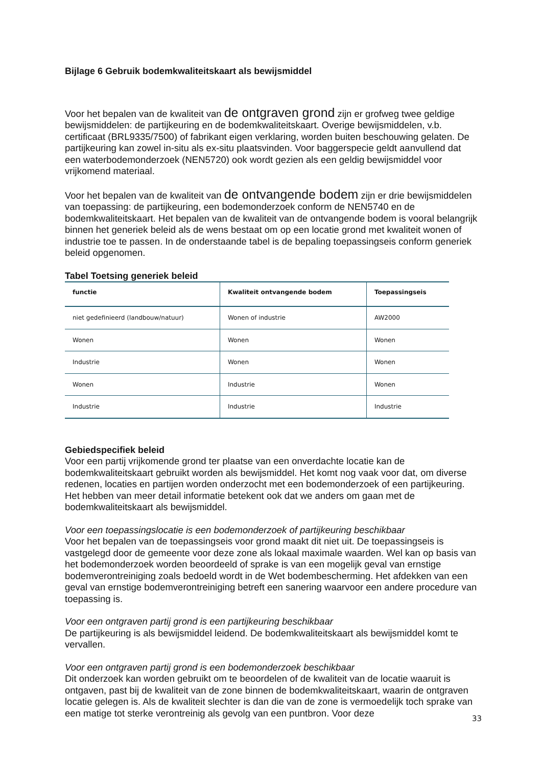Bijlage 6 Gebruik bodemkwaliteitskaart als bewijsmiddel
Voor het bepalen van de kwaliteit van de ontgraven grond zijn er grofweg twee geldige bewijsmiddelen: de partijkeuring en de bodemkwaliteitskaart. Overige bewijsmiddelen, v.b. certificaat (BRL9335/7500) of fabrikant eigen verklaring, worden buiten beschouwing gelaten. De partijkeuring kan zowel in-situ als ex-situ plaatsvinden. Voor baggerspecie geldt aanvullend dat een waterbodemonderzoek (NEN5720) ook wordt gezien als een geldig bewijsmiddel voor vrijkomend materiaal.
Voor het bepalen van de kwaliteit van de ontvangende bodem zijn er drie bewijsmiddelen van toepassing: de partijkeuring, een bodemonderzoek conform de NEN5740 en de bodemkwaliteitskaart. Het bepalen van de kwaliteit van de ontvangende bodem is vooral belangrijk binnen het generiek beleid als de wens bestaat om op een locatie grond met kwaliteit wonen of industrie toe te passen. In de onderstaande tabel is de bepaling toepassingseis conform generiek beleid opgenomen.
Tabel Toetsing generiek beleid
| functie | Kwaliteit ontvangende bodem | Toepassingseis |
| --- | --- | --- |
| niet gedefinieerd (landbouw/natuur) | Wonen of industrie | AW2000 |
| Wonen | Wonen | Wonen |
| Industrie | Wonen | Wonen |
| Wonen | Industrie | Wonen |
| Industrie | Industrie | Industrie |
Gebiedspecifiek beleid
Voor een partij vrijkomende grond ter plaatse van een onverdachte locatie kan de bodemkwaliteitskaart gebruikt worden als bewijsmiddel. Het komt nog vaak voor dat, om diverse redenen, locaties en partijen worden onderzocht met een bodemonderzoek of een partijkeuring. Het hebben van meer detail informatie betekent ook dat we anders om gaan met de bodemkwaliteitskaart als bewijsmiddel.
Voor een toepassingslocatie is een bodemonderzoek of partijkeuring beschikbaar
Voor het bepalen van de toepassingseis voor grond maakt dit niet uit. De toepassingseis is vastgelegd door de gemeente voor deze zone als lokaal maximale waarden. Wel kan op basis van het bodemonderzoek worden beoordeeld of sprake is van een mogelijk geval van ernstige bodemverontreiniging zoals bedoeld wordt in de Wet bodembescherming. Het afdekken van een geval van ernstige bodemverontreiniging betreft een sanering waarvoor een andere procedure van toepassing is.
Voor een ontgraven partij grond is een partijkeuring beschikbaar
De partijkeuring is als bewijsmiddel leidend. De bodemkwaliteitskaart als bewijsmiddel komt te vervallen.
Voor een ontgraven partij grond is een bodemonderzoek beschikbaar
Dit onderzoek kan worden gebruikt om te beoordelen of de kwaliteit van de locatie waaruit is ontgaven, past bij de kwaliteit van de zone binnen de bodemkwaliteitskaart, waarin de ontgraven locatie gelegen is. Als de kwaliteit slechter is dan die van de zone is vermoedelijk toch sprake van een matige tot sterke verontreinig als gevolg van een puntbron. Voor deze
33